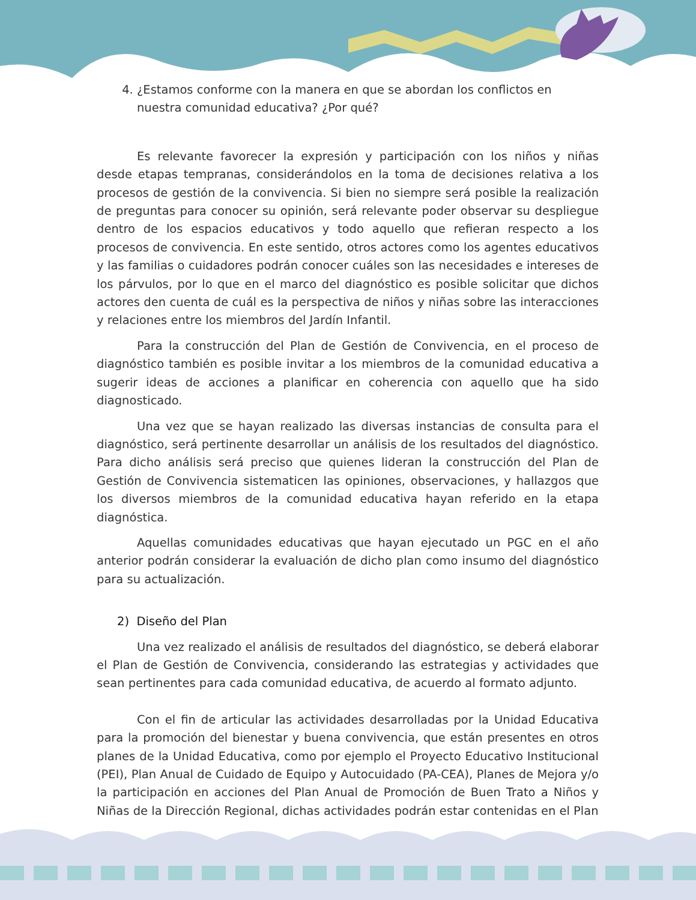4. ¿Estamos conforme con la manera en que se abordan los conflictos en nuestra comunidad educativa? ¿Por qué?
Es relevante favorecer la expresión y participación con los niños y niñas desde etapas tempranas, considerándolos en la toma de decisiones relativa a los procesos de gestión de la convivencia. Si bien no siempre será posible la realización de preguntas para conocer su opinión, será relevante poder observar su despliegue dentro de los espacios educativos y todo aquello que refieran respecto a los procesos de convivencia. En este sentido, otros actores como los agentes educativos y las familias o cuidadores podrán conocer cuáles son las necesidades e intereses de los párvulos, por lo que en el marco del diagnóstico es posible solicitar que dichos actores den cuenta de cuál es la perspectiva de niños y niñas sobre las interacciones y relaciones entre los miembros del Jardín Infantil.
Para la construcción del Plan de Gestión de Convivencia, en el proceso de diagnóstico también es posible invitar a los miembros de la comunidad educativa a sugerir ideas de acciones a planificar en coherencia con aquello que ha sido diagnosticado.
Una vez que se hayan realizado las diversas instancias de consulta para el diagnóstico, será pertinente desarrollar un análisis de los resultados del diagnóstico. Para dicho análisis será preciso que quienes lideran la construcción del Plan de Gestión de Convivencia sistematicen las opiniones, observaciones, y hallazgos que los diversos miembros de la comunidad educativa hayan referido en la etapa diagnóstica.
Aquellas comunidades educativas que hayan ejecutado un PGC en el año anterior podrán considerar la evaluación de dicho plan como insumo del diagnóstico para su actualización.
2) Diseño del Plan
Una vez realizado el análisis de resultados del diagnóstico, se deberá elaborar el Plan de Gestión de Convivencia, considerando las estrategias y actividades que sean pertinentes para cada comunidad educativa, de acuerdo al formato adjunto.
Con el fin de articular las actividades desarrolladas por la Unidad Educativa para la promoción del bienestar y buena convivencia, que están presentes en otros planes de la Unidad Educativa, como por ejemplo el Proyecto Educativo Institucional (PEI), Plan Anual de Cuidado de Equipo y Autocuidado (PA-CEA), Planes de Mejora y/o la participación en acciones del Plan Anual de Promoción de Buen Trato a Niños y Niñas de la Dirección Regional, dichas actividades podrán estar contenidas en el Plan